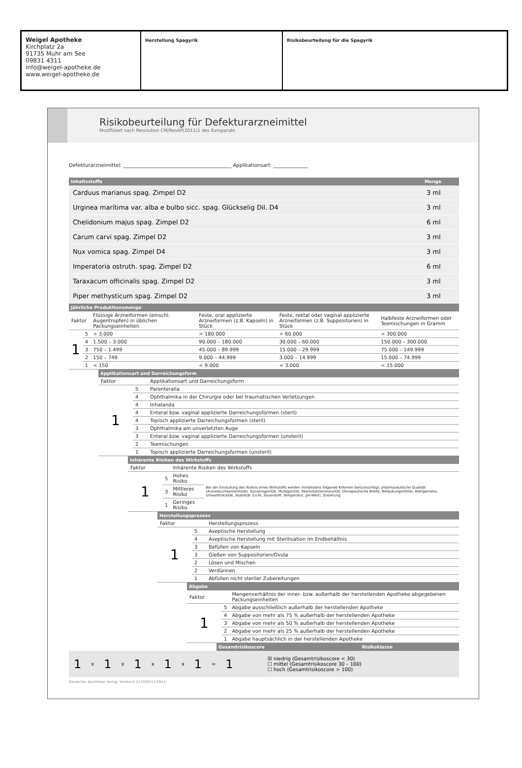Weigel Apotheke
Kirchplatz 2a
91735 Muhr am See
09831 4311
info@weigel-apotheke.de
www.weigel-apotheke.de
Herstellung Spagyrik Risikobeurteilung für die Spagyrik
Risikobeurteilung für Defekturarzneimittel
Modifiziert nach Resolution CM/ResAP(2011)1 des Europarats
Defekturarzneimittel: ____________________________________________ Applikationsart: ______________
| Inhaltsstoffe | Menge |
| --- | --- |
| Carduus marianus spag. Zimpel D2 | 3 ml |
| Urginea marítima var. alba e bulbo sicc. spag. Glückselig Dil. D4 | 3 ml |
| Chelidonium majus spag. Zimpel D2 | 6 ml |
| Carum carvi spag. Zimpel D2 | 3 ml |
| Nux vomica spag. Zimpel D4 | 3 ml |
| Imperatoria ostruth. spag. Zimpel D2 | 6 ml |
| Taraxacum officinalis spag. Zimpel D2 | 3 ml |
| Piper methysticum spag. Zimpel D2 | 3 ml |
| Jährliche Produktionsmenge | | | | | |
| --- | --- | --- | --- | --- | --- |
| Faktor | | Flüssige Arzneiformen (einschl. Augentropfen) in üblichen Packungseinheiten | Feste, oral applizierte Arzneiformen (z.B. Kapseln) in Stück | Feste, rektal oder vaginal applizierte Arzneiformen (z.B. Suppositorien) in Stück | Halbfeste Arzneiformen oder Teemischungen in Gramm |
| 1 | 5 | > 3.000 | > 180.000 | > 60.000 | > 300.000 |
| | 4 | 1.500 – 3.000 | 90.000 – 180.000 | 30.000 – 60.000 | 150.000 – 300.000 |
| | 3 | 750 – 1.499 | 45.000 – 89.999 | 15.000 – 29.999 | 75.000 – 149.999 |
| | 2 | 150 – 749 | 9.000 – 44.999 | 3.000 – 14.999 | 15.000 – 74.999 |
| | 1 | < 150 | < 9.000 | < 3.000 | < 15.000 |
| Applikationsart und Darreichungsform | | |
| --- | --- | --- |
| Faktor | | Applikationsart und Darreichungsform |
| 1 | 5 | Parenteralia |
| | 4 | Ophthalmika in der Chirurgie oder bei traumatischen Verletzungen |
| | 4 | Inhalanda |
| | 4 | Enteral bzw. vaginal applizierte Darreichungsformen (steril) |
| | 4 | Topisch applizierte Darreichungsformen (steril) |
| | 3 | Ophthalmika am unverletzten Auge |
| | 3 | Enteral bzw. vaginal applizierte Darreichungsformen (unsteril) |
| | 2 | Teemischungen |
| | 1 | Topisch applizierte Darreichungsformen (unsteril) |
| Inhärente Risiken des Wirkstoffs | | | |
| --- | --- | --- | --- |
| Faktor | | Inhärente Risiken des Wirkstoffs | |
| 1 | 5 | Hohes Risiko | Bei der Einstufung des Risikos eines Wirkstoffs werden mindestens folgende Kriterien berücksichtigt: pharmazeutische Qualität (Arzneibuchkonformität), Kanzerogenität, Mutagenität, Reproduktionstoxizität, therapeutische Breite, Betäubungsmittel, Allergierisiko, Umwelttoxizität, Stabilität (Licht, Sauerstoff, Temperatur, pH-Wert), Dosierung |
| | 3 | Mittleres Risiko | |
| | 1 | Geringes Risiko | |
| Herstellungsprozess | | |
| --- | --- | --- |
| Faktor | | Herstellungsprozess |
| 1 | 5 | Aseptische Herstellung |
| | 4 | Aseptische Herstellung mit Sterilisation im Endbehältnis |
| | 3 | Befüllen von Kapseln |
| | 3 | Gießen von Suppositorien/Ovula |
| | 2 | Lösen und Mischen |
| | 2 | Verdünnen |
| | 1 | Abfüllen nicht steriler Zubereitungen |
| Abgabe | | |
| --- | --- | --- |
| Faktor | | Mengenverhältnis der inner- bzw. außerhalb der herstellenden Apotheke abgegebenen Packungseinheiten |
| 1 | 5 | Abgabe ausschließlich außerhalb der herstellenden Apotheke |
| | 4 | Abgabe von mehr als 75 % außerhalb der herstellenden Apotheke |
| | 3 | Abgabe von mehr als 50 % außerhalb der herstellenden Apotheke |
| | 2 | Abgabe von mehr als 25 % außerhalb der herstellenden Apotheke |
| | 1 | Abgabe hauptsächlich in der herstellenden Apotheke |
| Gesamtrisikoscore | Risikoklasse |
| --- | --- |
1 x 1 x 1 x 1 x 1 = 1
☒ niedrig (Gesamtrisikoscore < 30)
☐ mittel (Gesamtrisikoscore 30 – 100)
☐ hoch (Gesamtrisikoscore > 100)
Deutscher Apotheker Verlag, Vordruck 121400211/2014